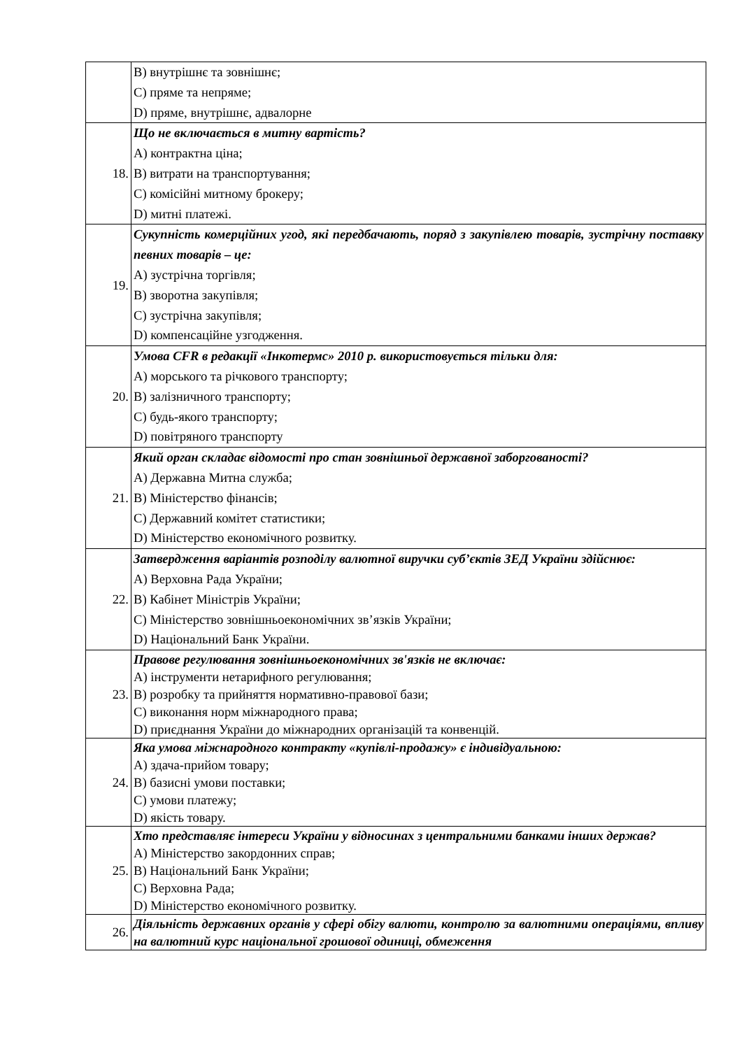| | B) внутрішнє та зовнішнє; C) пряме та непряме; D) пряме, внутрішнє, адвалорне |
| 18. | Що не включається в митну вартість? A) контрактна ціна; B) витрати на транспортування; C) комісійні митному брокеру; D) митні платежі. |
| 19. | Сукупність комерційних угод, які передбачають, поряд з закупівлею товарів, зустрічну поставку певних товарів – це: A) зустрічна торгівля; B) зворотна закупівля; C) зустрічна закупівля; D) компенсаційне узгодження. |
| 20. | Умова CFR в редакції «Інкотермс» 2010 р. використовується тільки для: A) морського та річкового транспорту; B) залізничного транспорту; C) будь-якого транспорту; D) повітряного транспорту |
| 21. | Який орган складає відомості про стан зовнішньої державної заборгованості? A) Державна Митна служба; B) Міністерство фінансів; C) Державний комітет статистики; D) Міністерство економічного розвитку. |
| 22. | Затвердження варіантів розподілу валютної виручки суб’єктів ЗЕД України здійснює: A) Верховна Рада України; B) Кабінет Міністрів України; C) Міністерство зовнішньоекономічних зв’язків України; D) Національний Банк України. |
| 23. | Правове регулювання зовнішньоекономічних зв'язків не включає: A) інструменти нетарифного регулювання; B) розробку та прийняття нормативно-правової бази; C) виконання норм міжнародного права; D) приєднання України до міжнародних організацій та конвенцій. |
| 24. | Яка умова міжнародного контракту «купівлі-продажу» є індивідуальною: A) здача-прийом товару; B) базисні умови поставки; C) умови платежу; D) якість товару. |
| 25. | Хто представляє інтереси України у відносинах з центральними банками інших держав? A) Міністерство закордонних справ; B) Національний Банк України; C) Верховна Рада; D) Міністерство економічного розвитку. |
| 26. | Діяльність державних органів у сфері обігу валюти, контролю за валютними операціями, впливу на валютний курс національної грошової одиниці, обмеження |